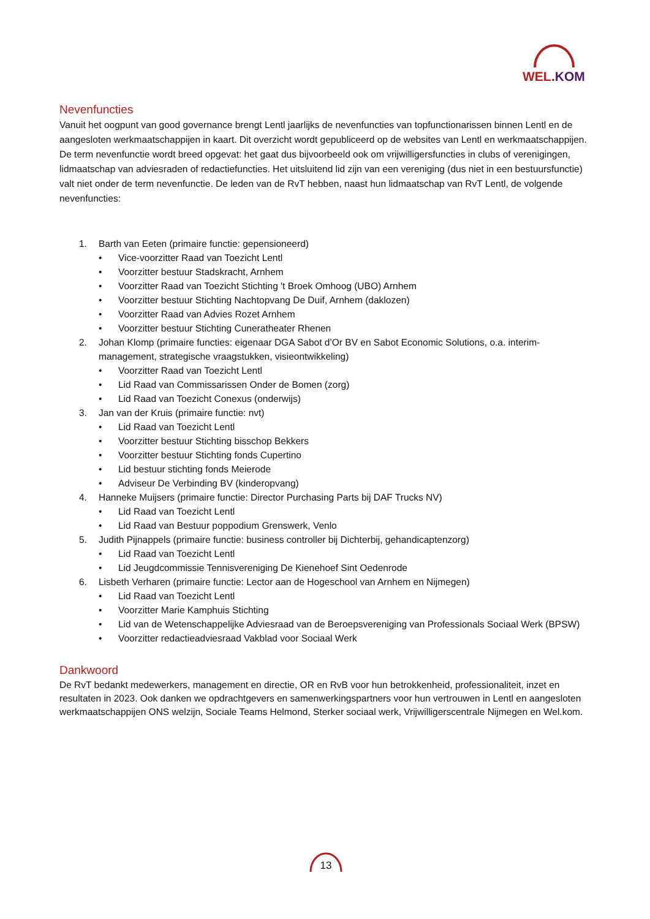WEL
.KOM
Nevenfuncties
Vanuit het oogpunt van good governance brengt Lentl jaarlijks de nevenfuncties van topfunctionarissen binnen Lentl en de aangesloten werkmaatschappijen in kaart. Dit overzicht wordt gepubliceerd op de websites van Lentl en werkmaatschappijen. De term nevenfunctie wordt breed opgevat: het gaat dus bijvoorbeeld ook om vrijwilligersfuncties in clubs of verenigingen, lidmaatschap van adviesraden of redactiefuncties. Het uitsluitend lid zijn van een vereniging (dus niet in een bestuursfunctie) valt niet onder de term nevenfunctie. De leden van de RvT hebben, naast hun lidmaatschap van RvT Lentl, de volgende nevenfuncties:
1. Barth van Eeten (primaire functie: gepensioneerd)
• Vice-voorzitter Raad van Toezicht Lentl
• Voorzitter bestuur Stadskracht, Arnhem
• Voorzitter Raad van Toezicht Stichting 't Broek Omhoog (UBO) Arnhem
• Voorzitter bestuur Stichting Nachtopvang De Duif, Arnhem (daklozen)
• Voorzitter Raad van Advies Rozet Arnhem
• Voorzitter bestuur Stichting Cuneratheater Rhenen
2. Johan Klomp (primaire functies: eigenaar DGA Sabot d’Or BV en Sabot Economic Solutions, o.a. interim-management, strategische vraagstukken, visieontwikkeling)
• Voorzitter Raad van Toezicht Lentl
• Lid Raad van Commissarissen Onder de Bomen (zorg)
• Lid Raad van Toezicht Conexus (onderwijs)
3. Jan van der Kruis (primaire functie: nvt)
• Lid Raad van Toezicht Lentl
• Voorzitter bestuur Stichting bisschop Bekkers
• Voorzitter bestuur Stichting fonds Cupertino
• Lid bestuur stichting fonds Meierode
• Adviseur De Verbinding BV (kinderopvang)
4. Hanneke Muijsers (primaire functie: Director Purchasing Parts bij DAF Trucks NV)
• Lid Raad van Toezicht Lentl
• Lid Raad van Bestuur poppodium Grenswerk, Venlo
5. Judith Pijnappels (primaire functie: business controller bij Dichterbij, gehandicaptenzorg)
• Lid Raad van Toezicht Lentl
• Lid Jeugdcommissie Tennisvereniging De Kienehoef Sint Oedenrode
6. Lisbeth Verharen (primaire functie: Lector aan de Hogeschool van Arnhem en Nijmegen)
• Lid Raad van Toezicht Lentl
• Voorzitter Marie Kamphuis Stichting
• Lid van de Wetenschappelijke Adviesraad van de Beroepsvereniging van Professionals Sociaal Werk (BPSW)
• Voorzitter redactieadviesraad Vakblad voor Sociaal Werk
Dankwoord
De RvT bedankt medewerkers, management en directie, OR en RvB voor hun betrokkenheid, professionaliteit, inzet en resultaten in 2023. Ook danken we opdrachtgevers en samenwerkingspartners voor hun vertrouwen in Lentl en aangesloten werkmaatschappijen ONS welzijn, Sociale Teams Helmond, Sterker sociaal werk, Vrijwilligerscentrale Nijmegen en Wel.kom.
13